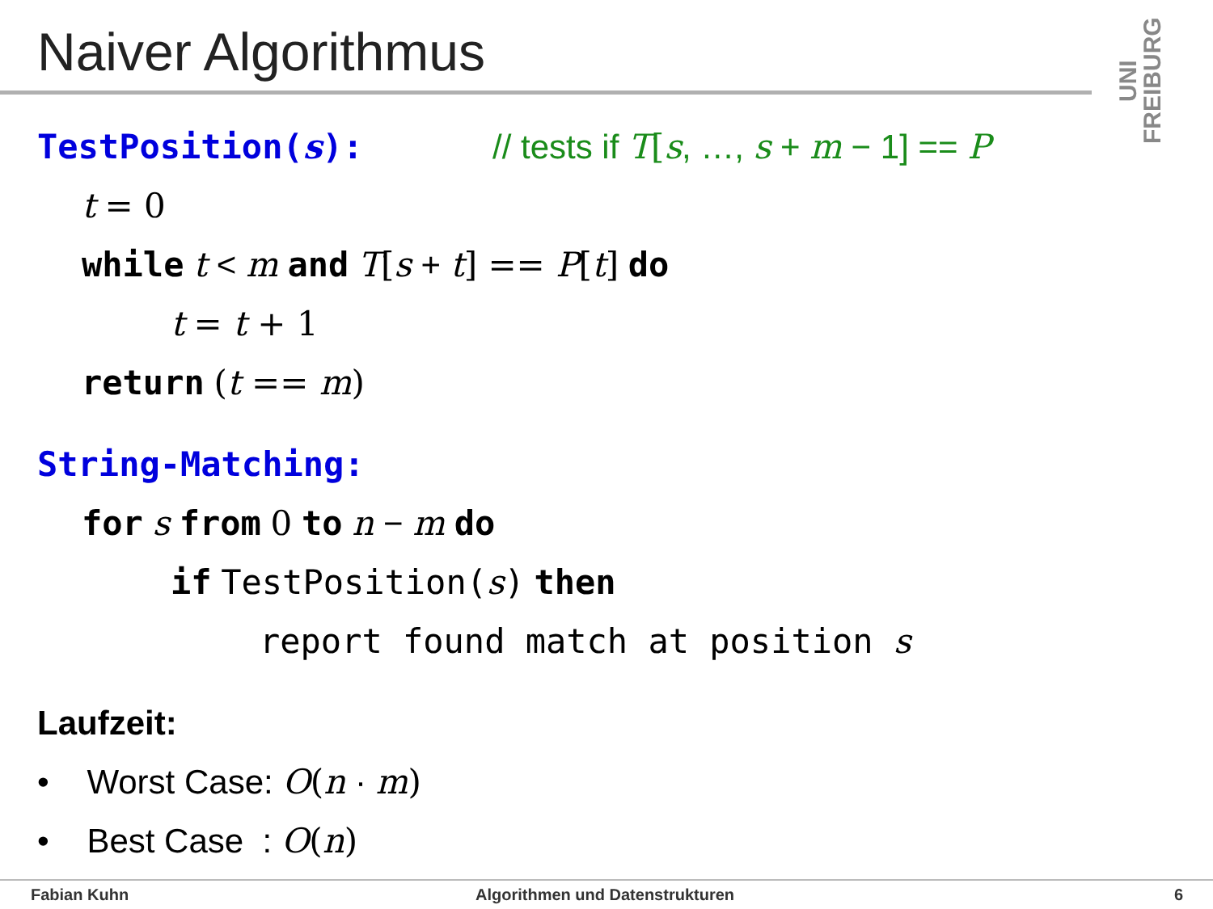Naiver Algorithmus
UNI FREIBURG
TestPosition(s): // tests if T[s, …, s + m − 1] == P
t = 0
while t < m and T[s + t] == P[t] do
t = t + 1
return (t == m)
String-Matching:
for s from 0 to n − m do
if TestPosition(s) then
report found match at position s
Laufzeit:
• Worst Case: O(n · m)
• Best Case : O(n)
Fabian Kuhn Algorithmen und Datenstrukturen 6